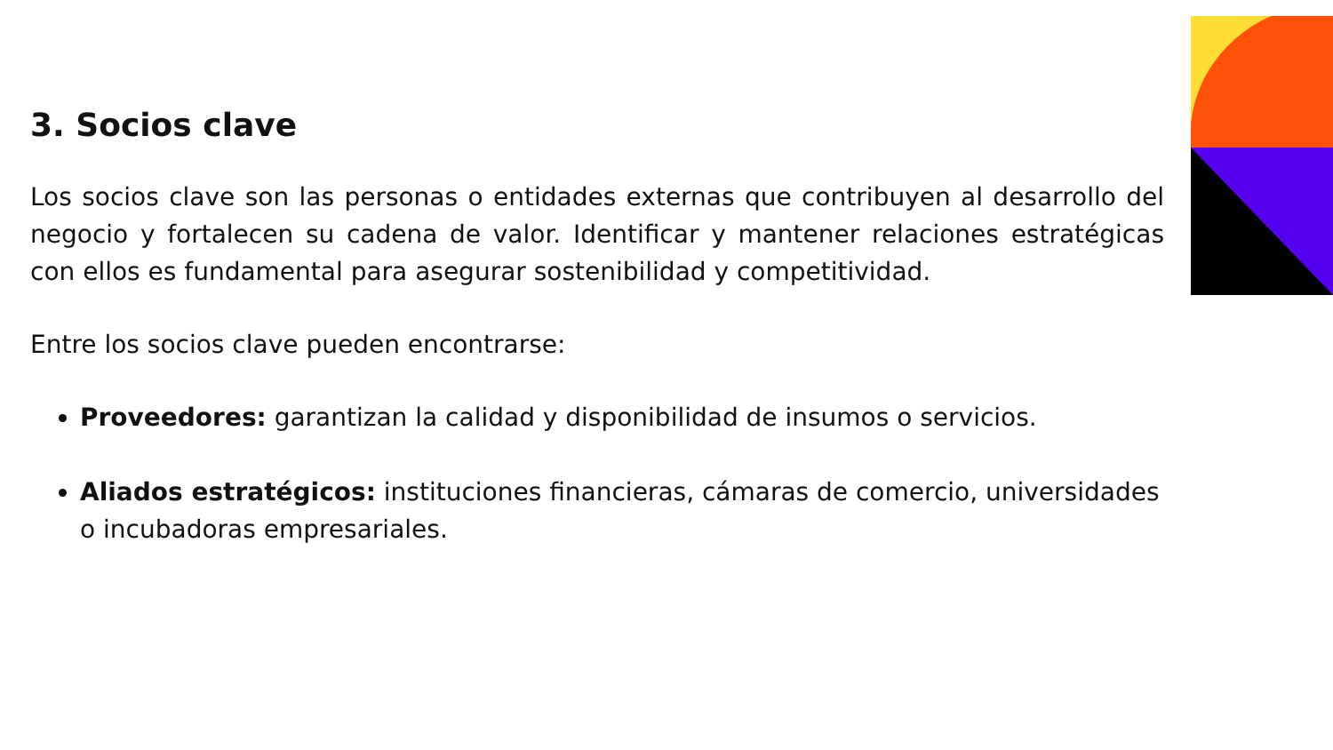3. Socios clave
Los socios clave son las personas o entidades externas que contribuyen al desarrollo del negocio y fortalecen su cadena de valor. Identificar y mantener relaciones estratégicas con ellos es fundamental para asegurar sostenibilidad y competitividad.
Entre los socios clave pueden encontrarse:
Proveedores: garantizan la calidad y disponibilidad de insumos o servicios.
Aliados estratégicos: instituciones financieras, cámaras de comercio, universidades o incubadoras empresariales.